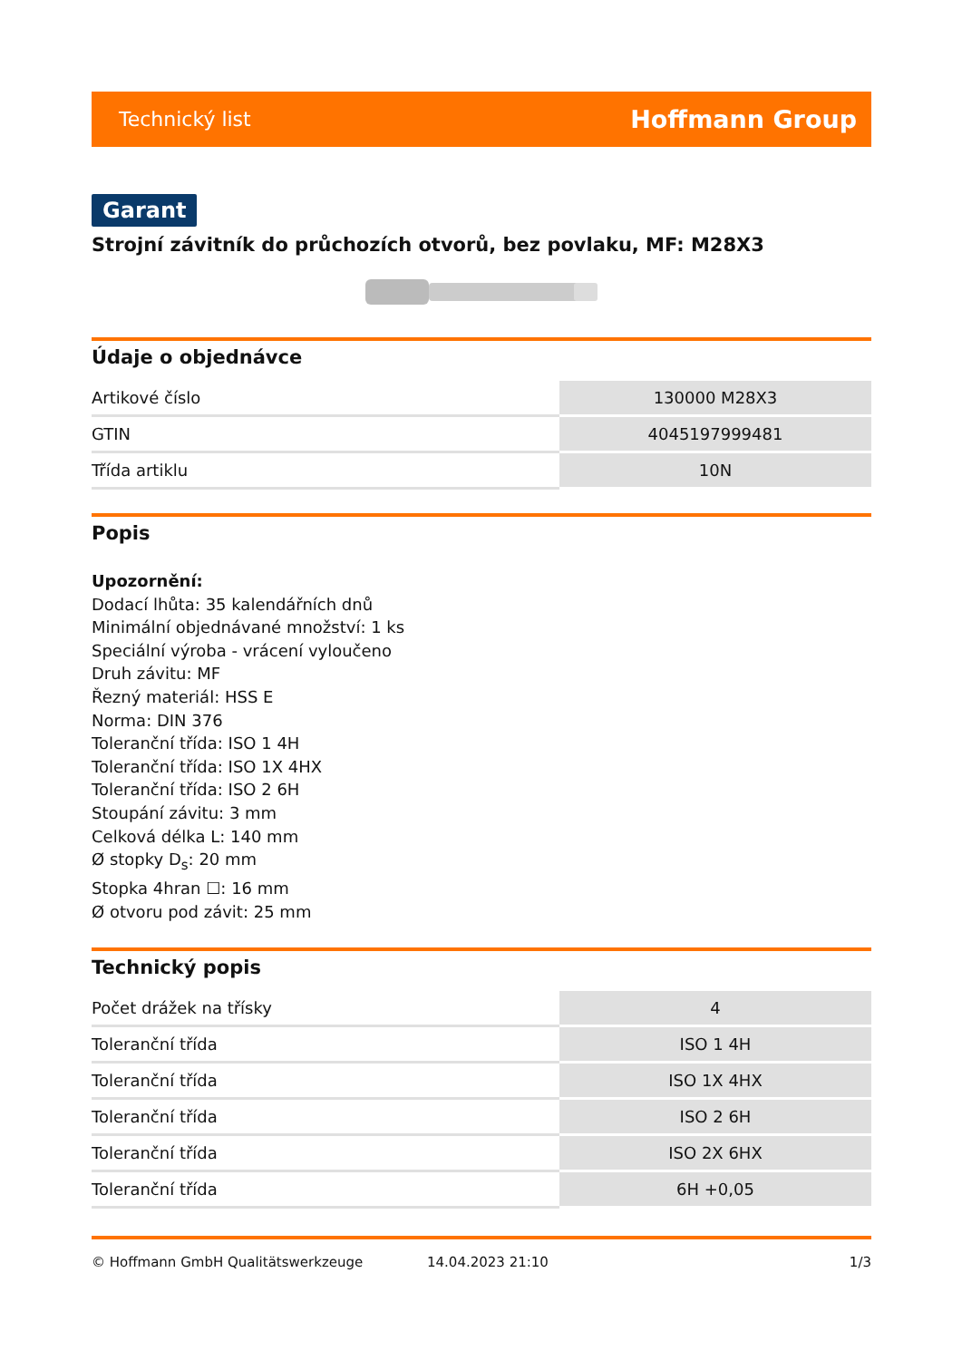Technický list Hoffmann Group
Garant
Strojní závitník do průchozích otvorů, bez povlaku, MF: M28X3
Údaje o objednávce
| Artikové číslo | 130000 M28X3 |
| GTIN | 4045197999481 |
| Třída artiklu | 10N |
Popis
Upozornění:
Dodací lhůta: 35 kalendářních dnů
Minimální objednávané množství: 1 ks
Speciální výroba - vrácení vyloučeno
Druh závitu: MF
Řezný materiál: HSS E
Norma: DIN 376
Toleranční třída: ISO 1 4H
Toleranční třída: ISO 1X 4HX
Toleranční třída: ISO 2 6H
Stoupání závitu: 3 mm
Celková délka L: 140 mm
Ø stopky D<sub>s</sub>: 20 mm
Stopka 4hran ☐: 16 mm
Ø otvoru pod závit: 25 mm
Technický popis
| Počet drážek na třísky | 4 |
| Toleranční třída | ISO 1 4H |
| Toleranční třída | ISO 1X 4HX |
| Toleranční třída | ISO 2 6H |
| Toleranční třída | ISO 2X 6HX |
| Toleranční třída | 6H +0,05 |
© Hoffmann GmbH Qualitätswerkzeuge 14.04.2023 21:10 1/3